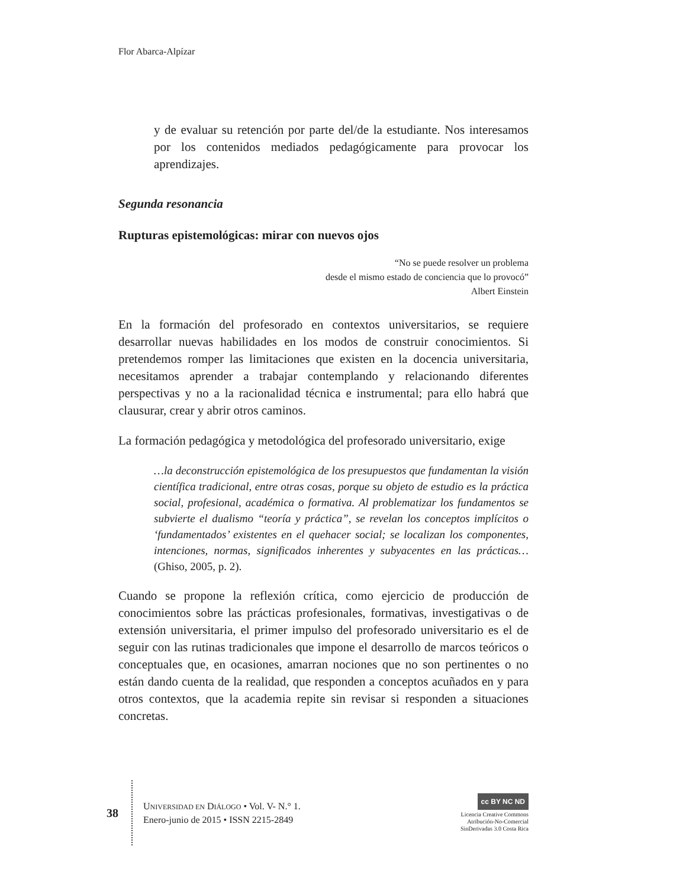Flor Abarca-Alpízar
y de evaluar su retención por parte del/de la estudiante. Nos interesamos por los contenidos mediados pedagógicamente para provocar los aprendizajes.
Segunda resonancia
Rupturas epistemológicas: mirar con nuevos ojos
“No se puede resolver un problema
desde el mismo estado de conciencia que lo provocó”
Albert Einstein
En la formación del profesorado en contextos universitarios, se requiere desarrollar nuevas habilidades en los modos de construir conocimientos. Si pretendemos romper las limitaciones que existen en la docencia universitaria, necesitamos aprender a trabajar contemplando y relacionando diferentes perspectivas y no a la racionalidad técnica e instrumental; para ello habrá que clausurar, crear y abrir otros caminos.
La formación pedagógica y metodológica del profesorado universitario, exige
…la deconstrucción epistemológica de los presupuestos que fundamentan la visión científica tradicional, entre otras cosas, porque su objeto de estudio es la práctica social, profesional, académica o formativa. Al problematizar los fundamentos se subvierte el dualismo “teoría y práctica”, se revelan los conceptos implícitos o ‘fundamentados’ existentes en el quehacer social; se localizan los componentes, intenciones, normas, significados inherentes y subyacentes en las prácticas… (Ghiso, 2005, p. 2).
Cuando se propone la reflexión crítica, como ejercicio de producción de conocimientos sobre las prácticas profesionales, formativas, investigativas o de extensión universitaria, el primer impulso del profesorado universitario es el de seguir con las rutinas tradicionales que impone el desarrollo de marcos teóricos o conceptuales que, en ocasiones, amarran nociones que no son pertinentes o no están dando cuenta de la realidad, que responden a conceptos acuñados en y para otros contextos, que la academia repite sin revisar si responden a situaciones concretas.
38
UNIVERSIDAD EN DIÁLOGO • Vol. V- N.° 1.
Enero-junio de 2015 • ISSN 2215-2849
cc BY NC ND
Licencia Creative Commons
Atribución-No-Comercial
SinDerivadas 3.0 Costa Rica